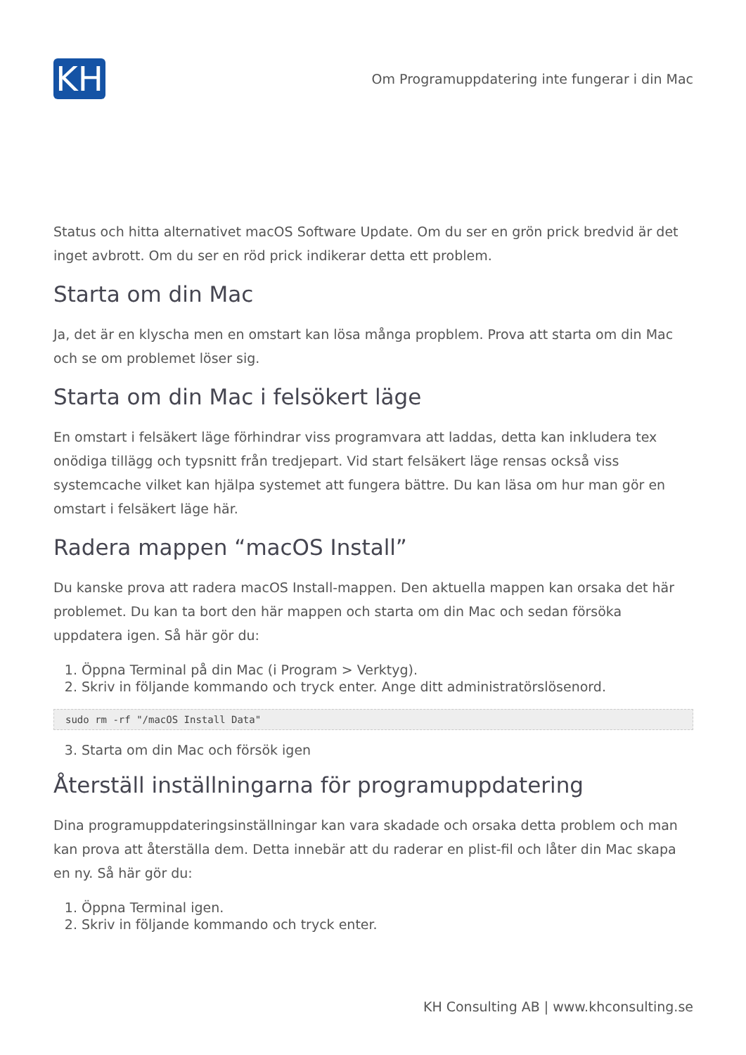KH
Om Programuppdatering inte fungerar i din Mac
Status och hitta alternativet macOS Software Update. Om du ser en grön prick bredvid är det inget avbrott. Om du ser en röd prick indikerar detta ett problem.
Starta om din Mac
Ja, det är en klyscha men en omstart kan lösa många propblem. Prova att starta om din Mac och se om problemet löser sig.
Starta om din Mac i felsökert läge
En omstart i felsäkert läge förhindrar viss programvara att laddas, detta kan inkludera tex onödiga tillägg och typsnitt från tredjepart. Vid start felsäkert läge rensas också viss systemcache vilket kan hjälpa systemet att fungera bättre. Du kan läsa om hur man gör en omstart i felsäkert läge här.
Radera mappen “macOS Install”
Du kanske prova att radera macOS Install-mappen. Den aktuella mappen kan orsaka det här problemet. Du kan ta bort den här mappen och starta om din Mac och sedan försöka uppdatera igen. Så här gör du:
1. Öppna Terminal på din Mac (i Program > Verktyg).
2. Skriv in följande kommando och tryck enter. Ange ditt administratörslösenord.
sudo rm -rf "/macOS Install Data"
3. Starta om din Mac och försök igen
Återställ inställningarna för programuppdatering
Dina programuppdateringsinställningar kan vara skadade och orsaka detta problem och man kan prova att återställa dem. Detta innebär att du raderar en plist-fil och låter din Mac skapa en ny. Så här gör du:
1. Öppna Terminal igen.
2. Skriv in följande kommando och tryck enter.
KH Consulting AB | www.khconsulting.se